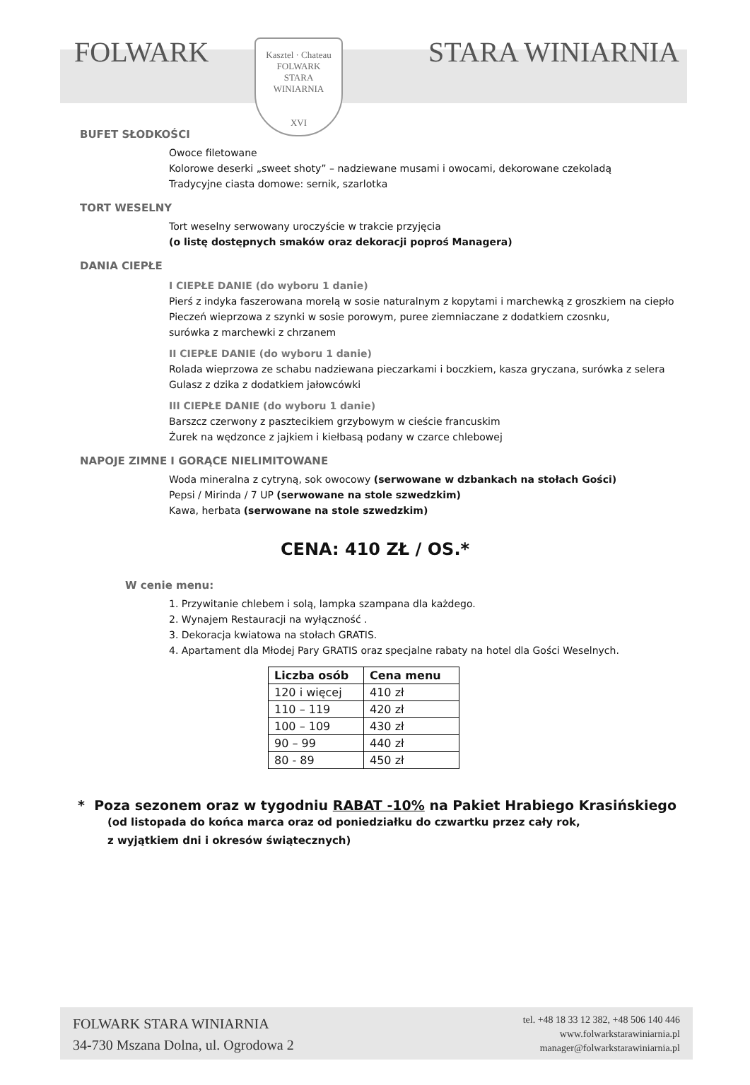Kasztel · Chateau
FOLWARK
STARA
WINIARNIA
XVI
FOLWARK STARA WINIARNIA
BUFET SŁODKOŚCI
Owoce filetowane
Kolorowe deserki „sweet shoty” – nadziewane musami i owocami, dekorowane czekoladą
Tradycyjne ciasta domowe: sernik, szarlotka
TORT WESELNY
Tort weselny serwowany uroczyście w trakcie przyjęcia
(o listę dostępnych smaków oraz dekoracji poproś Managera)
DANIA CIEPŁE
I CIEPŁE DANIE (do wyboru 1 danie)
Pierś z indyka faszerowana morelą w sosie naturalnym z kopytami i marchewką z groszkiem na ciepło
Pieczeń wieprzowa z szynki w sosie porowym, puree ziemniaczane z dodatkiem czosnku,
surówka z marchewki z chrzanem
II CIEPŁE DANIE (do wyboru 1 danie)
Rolada wieprzowa ze schabu nadziewana pieczarkami i boczkiem, kasza gryczana, surówka z selera
Gulasz z dzika z dodatkiem jałowcówki
III CIEPŁE DANIE (do wyboru 1 danie)
Barszcz czerwony z pasztecikiem grzybowym w cieście francuskim
Żurek na wędzonce z jajkiem i kiełbasą podany w czarce chlebowej
NAPOJE ZIMNE I GORĄCE NIELIMITOWANE
Woda mineralna z cytryną, sok owocowy (serwowane w dzbankach na stołach Gości)
Pepsi / Mirinda / 7 UP (serwowane na stole szwedzkim)
Kawa, herbata (serwowane na stole szwedzkim)
CENA: 410 ZŁ / OS.*
W cenie menu:
1. Przywitanie chlebem i solą, lampka szampana dla każdego.
2. Wynajem Restauracji na wyłączność .
3. Dekoracja kwiatowa na stołach GRATIS.
4. Apartament dla Młodej Pary GRATIS oraz specjalne rabaty na hotel dla Gości Weselnych.
| Liczba osób | Cena menu |
| --- | --- |
| 120 i więcej | 410 zł |
| 110 – 119 | 420 zł |
| 100 – 109 | 430 zł |
| 90 – 99 | 440 zł |
| 80 - 89 | 450 zł |
* Poza sezonem oraz w tygodniu RABAT -10% na Pakiet Hrabiego Krasińskiego
(od listopada do końca marca oraz od poniedziałku do czwartku przez cały rok,
z wyjątkiem dni i okresów świątecznych)
FOLWARK STARA WINIARNIA
34-730 Mszana Dolna, ul. Ogrodowa 2
tel. +48 18 33 12 382, +48 506 140 446
www.folwarkstarawiniarnia.pl
manager@folwarkstarawiniarnia.pl